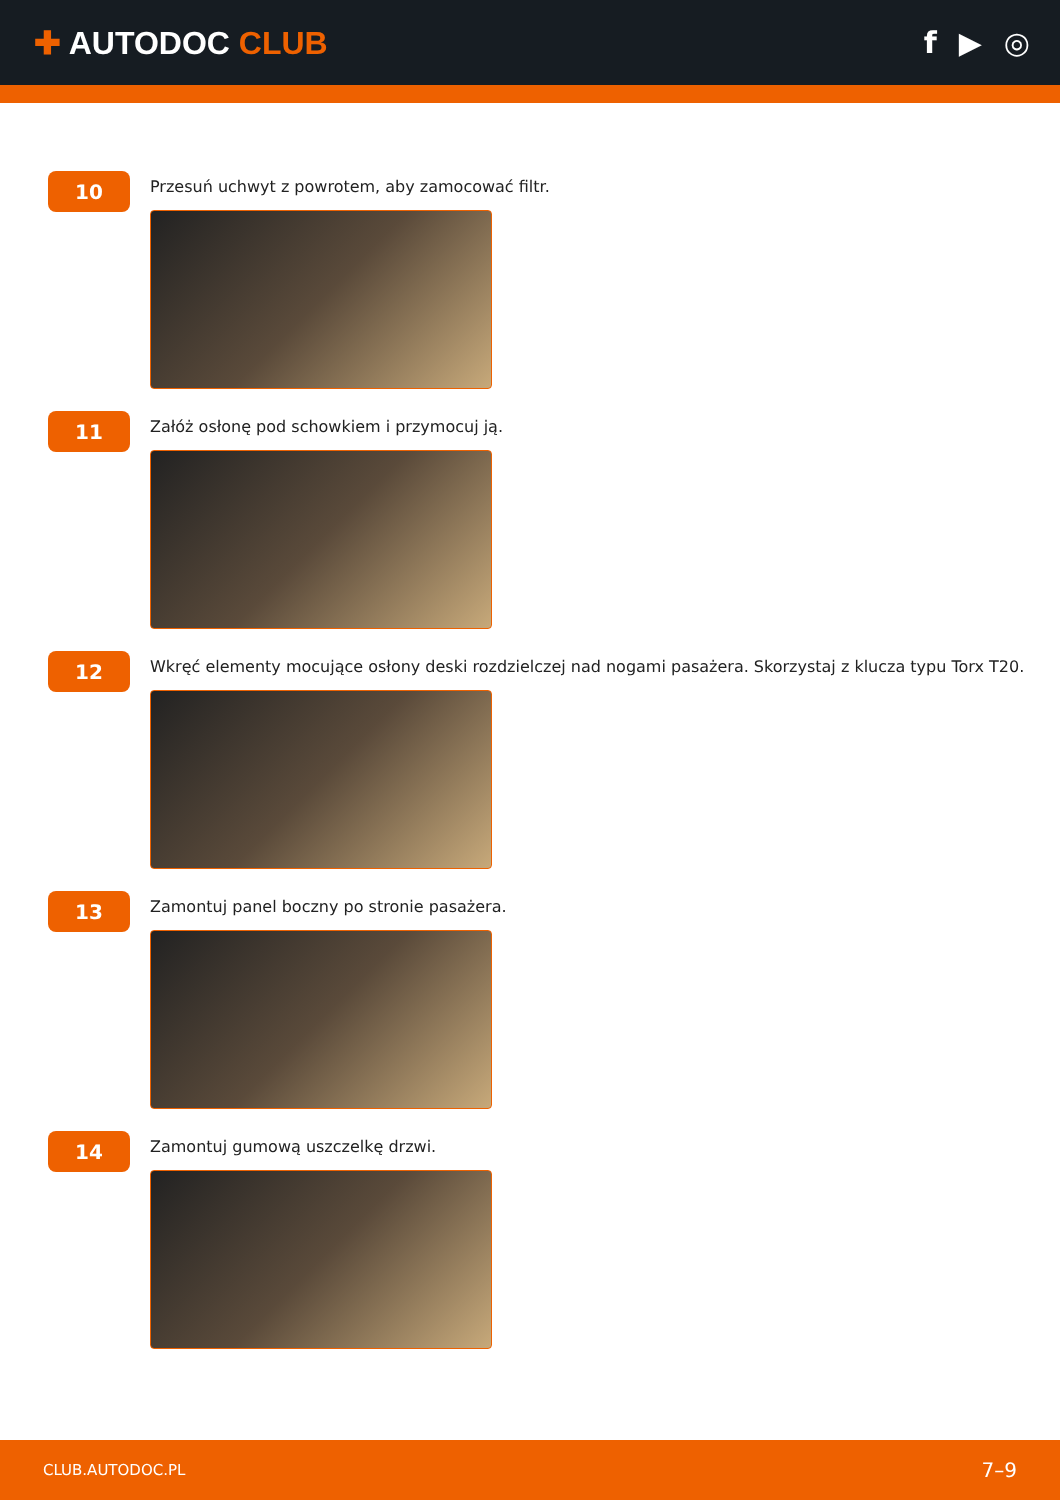✚ AUTODOC CLUB f ▶ ◎
10
Przesuń uchwyt z powrotem, aby zamocować filtr.
11
Załóż osłonę pod schowkiem i przymocuj ją.
12
Wkręć elementy mocujące osłony deski rozdzielczej nad nogami pasażera. Skorzystaj z klucza typu Torx T20.
13
Zamontuj panel boczny po stronie pasażera.
14
Zamontuj gumową uszczelkę drzwi.
CLUB.AUTODOC.PL 7–9